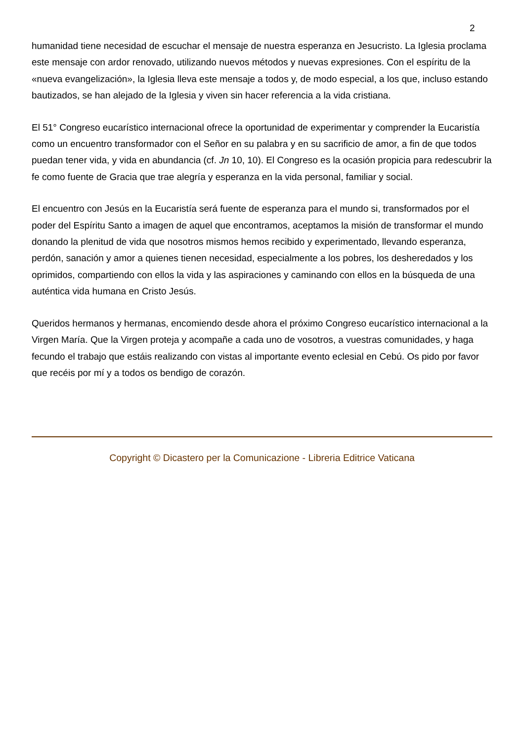2
humanidad tiene necesidad de escuchar el mensaje de nuestra esperanza en Jesucristo. La Iglesia proclama este mensaje con ardor renovado, utilizando nuevos métodos y nuevas expresiones. Con el espíritu de la «nueva evangelización», la Iglesia lleva este mensaje a todos y, de modo especial, a los que, incluso estando bautizados, se han alejado de la Iglesia y viven sin hacer referencia a la vida cristiana.
El 51° Congreso eucarístico internacional ofrece la oportunidad de experimentar y comprender la Eucaristía como un encuentro transformador con el Señor en su palabra y en su sacrificio de amor, a fin de que todos puedan tener vida, y vida en abundancia (cf. Jn 10, 10). El Congreso es la ocasión propicia para redescubrir la fe como fuente de Gracia que trae alegría y esperanza en la vida personal, familiar y social.
El encuentro con Jesús en la Eucaristía será fuente de esperanza para el mundo si, transformados por el poder del Espíritu Santo a imagen de aquel que encontramos, aceptamos la misión de transformar el mundo donando la plenitud de vida que nosotros mismos hemos recibido y experimentado, llevando esperanza, perdón, sanación y amor a quienes tienen necesidad, especialmente a los pobres, los desheredados y los oprimidos, compartiendo con ellos la vida y las aspiraciones y caminando con ellos en la búsqueda de una auténtica vida humana en Cristo Jesús.
Queridos hermanos y hermanas, encomiendo desde ahora el próximo Congreso eucarístico internacional a la Virgen María. Que la Virgen proteja y acompañe a cada uno de vosotros, a vuestras comunidades, y haga fecundo el trabajo que estáis realizando con vistas al importante evento eclesial en Cebú. Os pido por favor que recéis por mí y a todos os bendigo de corazón.
Copyright © Dicastero per la Comunicazione - Libreria Editrice Vaticana